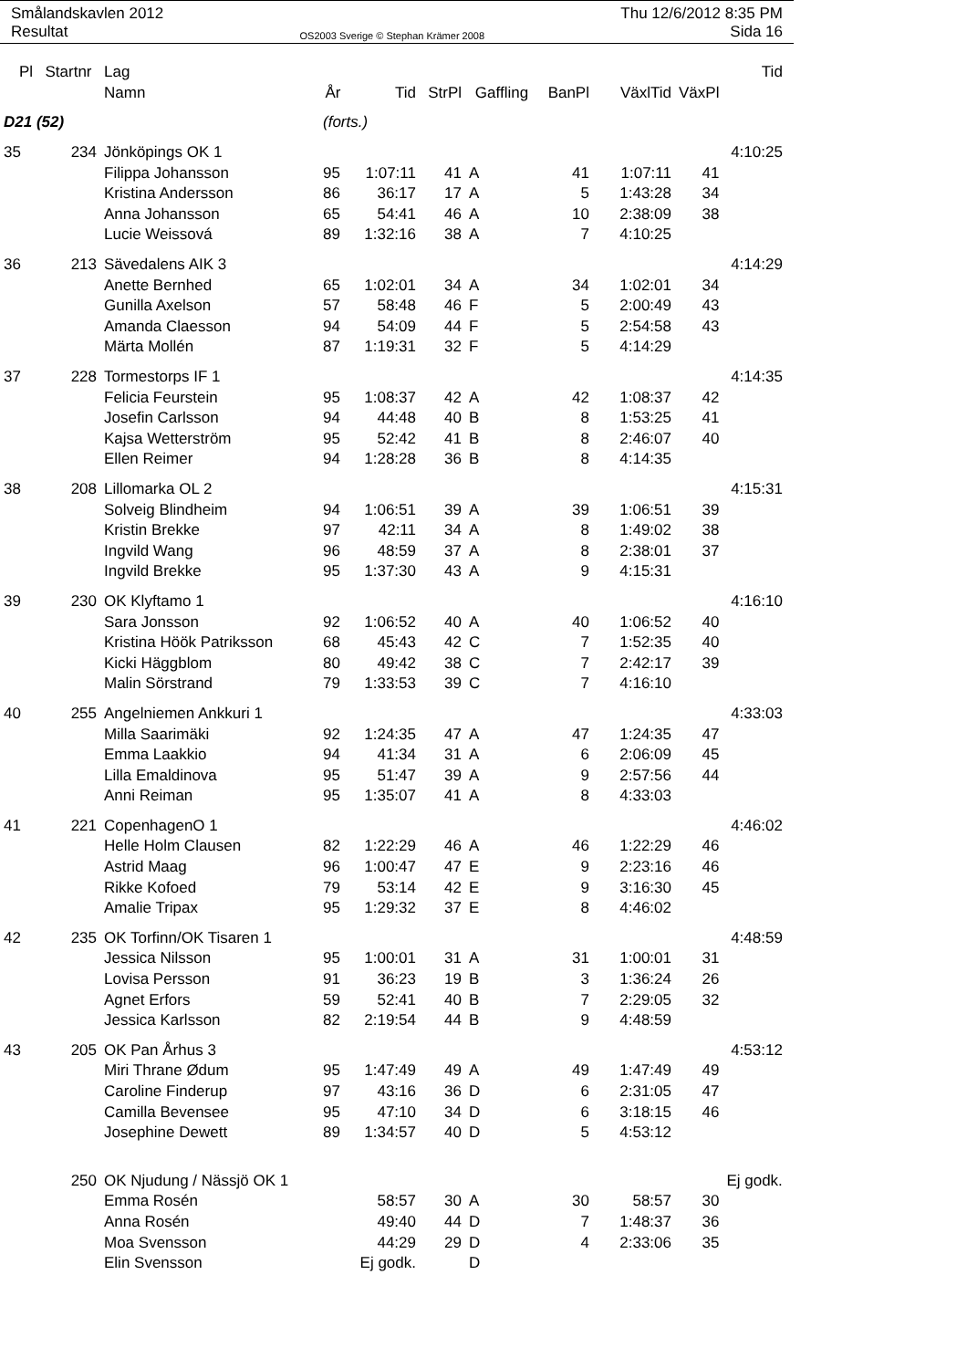Smålandskavlen 2012
Resultat
OS2003 Sverige © Stephan Krämer 2008
Thu 12/6/2012 8:35 PM
Sida 16
| Pl | Startnr | Lag | | | | | | | | Tid |
| --- | --- | --- | --- | --- | --- | --- | --- | --- | --- | --- |
| | | Namn | År | Tid | StrPl | Gaffling | BanPl | VäxlTid | VäxPl | |
| D21 (52) | | | (forts.) | | | | | | | |
| 35 | 234 | Jönköpings OK 1 | | | | | | | | 4:10:25 |
| | | Filippa Johansson | 95 | 1:07:11 | 41 | A | 41 | 1:07:11 | 41 | |
| | | Kristina Andersson | 86 | 36:17 | 17 | A | 5 | 1:43:28 | 34 | |
| | | Anna Johansson | 65 | 54:41 | 46 | A | 10 | 2:38:09 | 38 | |
| | | Lucie Weissová | 89 | 1:32:16 | 38 | A | 7 | 4:10:25 | | |
| 36 | 213 | Sävedalens AIK 3 | | | | | | | | 4:14:29 |
| | | Anette Bernhed | 65 | 1:02:01 | 34 | A | 34 | 1:02:01 | 34 | |
| | | Gunilla Axelson | 57 | 58:48 | 46 | F | 5 | 2:00:49 | 43 | |
| | | Amanda Claesson | 94 | 54:09 | 44 | F | 5 | 2:54:58 | 43 | |
| | | Märta Mollén | 87 | 1:19:31 | 32 | F | 5 | 4:14:29 | | |
| 37 | 228 | Tormestorps IF 1 | | | | | | | | 4:14:35 |
| | | Felicia Feurstein | 95 | 1:08:37 | 42 | A | 42 | 1:08:37 | 42 | |
| | | Josefin Carlsson | 94 | 44:48 | 40 | B | 8 | 1:53:25 | 41 | |
| | | Kajsa Wetterström | 95 | 52:42 | 41 | B | 8 | 2:46:07 | 40 | |
| | | Ellen Reimer | 94 | 1:28:28 | 36 | B | 8 | 4:14:35 | | |
| 38 | 208 | Lillomarka OL 2 | | | | | | | | 4:15:31 |
| | | Solveig Blindheim | 94 | 1:06:51 | 39 | A | 39 | 1:06:51 | 39 | |
| | | Kristin Brekke | 97 | 42:11 | 34 | A | 8 | 1:49:02 | 38 | |
| | | Ingvild Wang | 96 | 48:59 | 37 | A | 8 | 2:38:01 | 37 | |
| | | Ingvild Brekke | 95 | 1:37:30 | 43 | A | 9 | 4:15:31 | | |
| 39 | 230 | OK Klyftamo 1 | | | | | | | | 4:16:10 |
| | | Sara Jonsson | 92 | 1:06:52 | 40 | A | 40 | 1:06:52 | 40 | |
| | | Kristina Höök Patriksson | 68 | 45:43 | 42 | C | 7 | 1:52:35 | 40 | |
| | | Kicki Häggblom | 80 | 49:42 | 38 | C | 7 | 2:42:17 | 39 | |
| | | Malin Sörstrand | 79 | 1:33:53 | 39 | C | 7 | 4:16:10 | | |
| 40 | 255 | Angelniemen Ankkuri 1 | | | | | | | | 4:33:03 |
| | | Milla Saarimäki | 92 | 1:24:35 | 47 | A | 47 | 1:24:35 | 47 | |
| | | Emma Laakkio | 94 | 41:34 | 31 | A | 6 | 2:06:09 | 45 | |
| | | Lilla Emaldinova | 95 | 51:47 | 39 | A | 9 | 2:57:56 | 44 | |
| | | Anni Reiman | 95 | 1:35:07 | 41 | A | 8 | 4:33:03 | | |
| 41 | 221 | CopenhagenO 1 | | | | | | | | 4:46:02 |
| | | Helle Holm Clausen | 82 | 1:22:29 | 46 | A | 46 | 1:22:29 | 46 | |
| | | Astrid Maag | 96 | 1:00:47 | 47 | E | 9 | 2:23:16 | 46 | |
| | | Rikke Kofoed | 79 | 53:14 | 42 | E | 9 | 3:16:30 | 45 | |
| | | Amalie Tripax | 95 | 1:29:32 | 37 | E | 8 | 4:46:02 | | |
| 42 | 235 | OK Torfinn/OK Tisaren 1 | | | | | | | | 4:48:59 |
| | | Jessica Nilsson | 95 | 1:00:01 | 31 | A | 31 | 1:00:01 | 31 | |
| | | Lovisa Persson | 91 | 36:23 | 19 | B | 3 | 1:36:24 | 26 | |
| | | Agnet Erfors | 59 | 52:41 | 40 | B | 7 | 2:29:05 | 32 | |
| | | Jessica Karlsson | 82 | 2:19:54 | 44 | B | 9 | 4:48:59 | | |
| 43 | 205 | OK Pan Århus 3 | | | | | | | | 4:53:12 |
| | | Miri Thrane Ødum | 95 | 1:47:49 | 49 | A | 49 | 1:47:49 | 49 | |
| | | Caroline Finderup | 97 | 43:16 | 36 | D | 6 | 2:31:05 | 47 | |
| | | Camilla Bevensee | 95 | 47:10 | 34 | D | 6 | 3:18:15 | 46 | |
| | | Josephine Dewett | 89 | 1:34:57 | 40 | D | 5 | 4:53:12 | | |
| | 250 | OK Njudung / Nässjö OK 1 | | | | | | | | Ej godk. |
| | | Emma Rosén | | 58:57 | 30 | A | 30 | 58:57 | 30 | |
| | | Anna Rosén | | 49:40 | 44 | D | 7 | 1:48:37 | 36 | |
| | | Moa Svensson | | 44:29 | 29 | D | 4 | 2:33:06 | 35 | |
| | | Elin Svensson | | Ej godk. | | D | | | | |